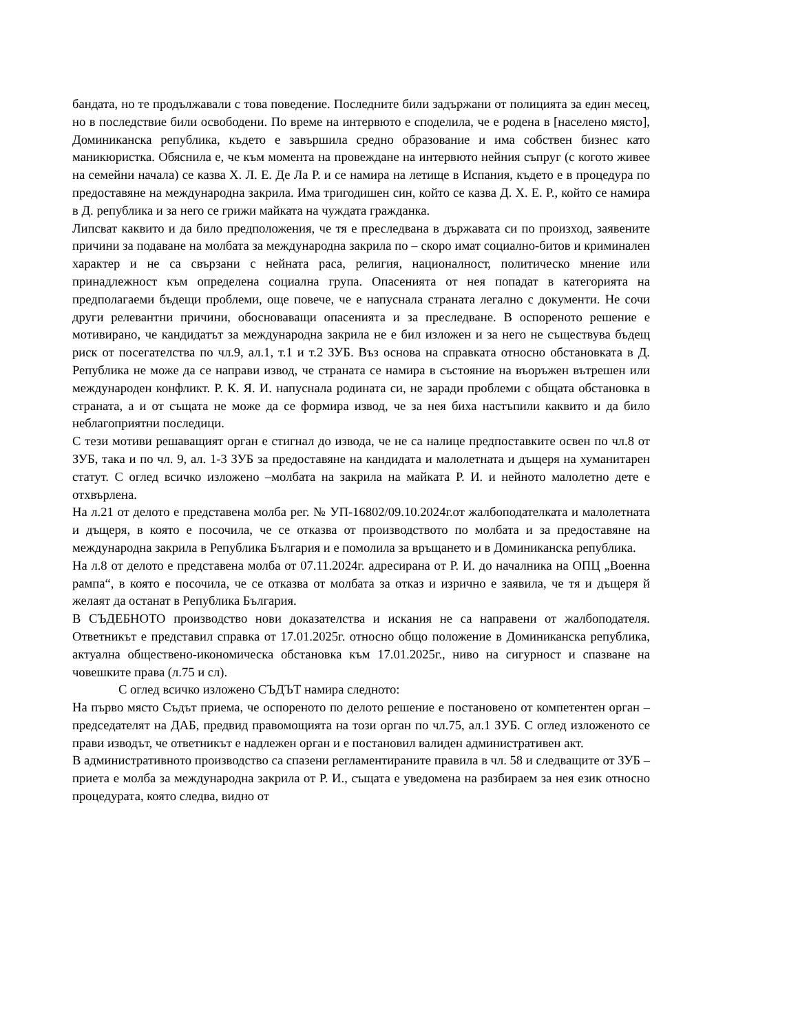бандата, но те продължавали с това поведение. Последните били задържани от полицията за един месец, но в последствие били освободени. По време на интервюто е споделила, че е родена в [населено място], Доминиканска република, където е завършила средно образование и има собствен бизнес като маникюристка. Обяснила е, че към момента на провеждане на интервюто нейния съпруг (с когото живее на семейни начала) се казва Х. Л. Е. Де Ла Р. и се намира на летище в Испания, където е в процедура по предоставяне на международна закрила. Има тригодишен син, който се казва Д. Х. Е. Р., който се намира в Д. република и за него се грижи майката на чуждата гражданка.
Липсват каквито и да било предположения, че тя е преследвана в държавата си по произход, заявените причини за подаване на молбата за международна закрила по – скоро имат социално-битов и криминален характер и не са свързани с нейната раса, религия, националност, политическо мнение или принадлежност към определена социална група. Опасенията от нея попадат в категорията на предполагаеми бъдещи проблеми, още повече, че е напуснала страната легално с документи. Не сочи други релевантни причини, обосноваващи опасенията и за преследване. В оспореното решение е мотивирано, че кандидатът за международна закрила не е бил изложен и за него не съществува бъдещ риск от посегателства по чл.9, ал.1, т.1 и т.2 ЗУБ. Въз основа на справката относно обстановката в Д. Република не може да се направи извод, че страната се намира в състояние на въоръжен вътрешен или международен конфликт. Р. К. Я. И. напуснала родината си, не заради проблеми с общата обстановка в страната, а и от същата не може да се формира извод, че за нея биха настъпили каквито и да било неблагоприятни последици.
С тези мотиви решаващият орган е стигнал до извода, че не са налице предпоставките освен по чл.8 от ЗУБ, така и по чл. 9, ал. 1-3 ЗУБ за предоставяне на кандидата и малолетната и дъщеря на хуманитарен статут. С оглед всичко изложено –молбата на закрила на майката Р. И. и нейното малолетно дете е отхвърлена.
На л.21 от делото е представена молба рег. № УП-16802/09.10.2024г.от жалбоподателката и малолетната и дъщеря, в която е посочила, че се отказва от производството по молбата и за предоставяне на международна закрила в Република България и е помолила за връщането и в Доминиканска република.
На л.8 от делото е представена молба от 07.11.2024г. адресирана от Р. И. до началника на ОПЦ „Военна рампа“, в която е посочила, че се отказва от молбата за отказ и изрично е заявила, че тя и дъщеря й желаят да останат в Република България.
В СЪДЕБНОТО производство нови доказателства и искания не са направени от жалбоподателя. Ответникът е представил справка от 17.01.2025г. относно общо положение в Доминиканска република, актуална обществено-икономическа обстановка към 17.01.2025г., ниво на сигурност и спазване на човешките права (л.75 и сл).
С оглед всичко изложено СЪДЪТ намира следното:
На първо място Съдът приема, че оспореното по делото решение е постановено от компетентен орган –председателят на ДАБ, предвид правомощията на този орган по чл.75, ал.1 ЗУБ. С оглед изложеното се прави изводът, че ответникът е надлежен орган и е постановил валиден административен акт.
В административното производство са спазени регламентираните правила в чл. 58 и следващите от ЗУБ – приета е молба за международна закрила от Р. И., същата е уведомена на разбираем за нея език относно процедурата, която следва, видно от